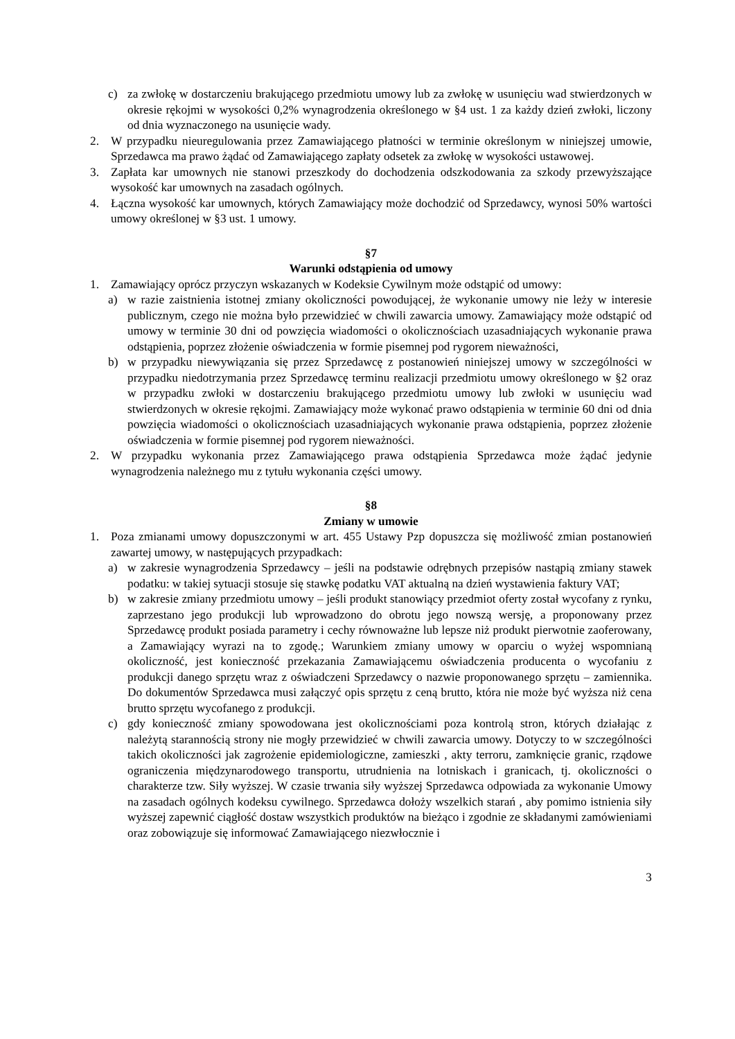c) za zwłokę w dostarczeniu brakującego przedmiotu umowy lub za zwłokę w usunięciu wad stwierdzonych w okresie rękojmi w wysokości 0,2% wynagrodzenia określonego w §4 ust. 1 za każdy dzień zwłoki, liczony od dnia wyznaczonego na usunięcie wady.
2. W przypadku nieuregulowania przez Zamawiającego płatności w terminie określonym w niniejszej umowie, Sprzedawca ma prawo żądać od Zamawiającego zapłaty odsetek za zwłokę w wysokości ustawowej.
3. Zapłata kar umownych nie stanowi przeszkody do dochodzenia odszkodowania za szkody przewyższające wysokość kar umownych na zasadach ogólnych.
4. Łączna wysokość kar umownych, których Zamawiający może dochodzić od Sprzedawcy, wynosi 50% wartości umowy określonej w §3 ust. 1 umowy.
§7
Warunki odstąpienia od umowy
1. Zamawiający oprócz przyczyn wskazanych w Kodeksie Cywilnym może odstąpić od umowy:
a) w razie zaistnienia istotnej zmiany okoliczności powodującej, że wykonanie umowy nie leży w interesie publicznym, czego nie można było przewidzieć w chwili zawarcia umowy. Zamawiający może odstąpić od umowy w terminie 30 dni od powzięcia wiadomości o okolicznościach uzasadniających wykonanie prawa odstąpienia, poprzez złożenie oświadczenia w formie pisemnej pod rygorem nieważności,
b) w przypadku niewywiązania się przez Sprzedawcę z postanowień niniejszej umowy w szczególności w przypadku niedotrzymania przez Sprzedawcę terminu realizacji przedmiotu umowy określonego w §2 oraz w przypadku zwłoki w dostarczeniu brakującego przedmiotu umowy lub zwłoki w usunięciu wad stwierdzonych w okresie rękojmi. Zamawiający może wykonać prawo odstąpienia w terminie 60 dni od dnia powzięcia wiadomości o okolicznościach uzasadniających wykonanie prawa odstąpienia, poprzez złożenie oświadczenia w formie pisemnej pod rygorem nieważności.
2. W przypadku wykonania przez Zamawiającego prawa odstąpienia Sprzedawca może żądać jedynie wynagrodzenia należnego mu z tytułu wykonania części umowy.
§8
Zmiany w umowie
1. Poza zmianami umowy dopuszczonymi w art. 455 Ustawy Pzp dopuszcza się możliwość zmian postanowień zawartej umowy, w następujących przypadkach:
a) w zakresie wynagrodzenia Sprzedawcy – jeśli na podstawie odrębnych przepisów nastąpią zmiany stawek podatku: w takiej sytuacji stosuje się stawkę podatku VAT aktualną na dzień wystawienia faktury VAT;
b) w zakresie zmiany przedmiotu umowy – jeśli produkt stanowiący przedmiot oferty został wycofany z rynku, zaprzestano jego produkcji lub wprowadzono do obrotu jego nowszą wersję, a proponowany przez Sprzedawcę produkt posiada parametry i cechy równoważne lub lepsze niż produkt pierwotnie zaoferowany, a Zamawiający wyrazi na to zgodę.; Warunkiem zmiany umowy w oparciu o wyżej wspomnianą okoliczność, jest konieczność przekazania Zamawiającemu oświadczenia producenta o wycofaniu z produkcji danego sprzętu wraz z oświadczeni Sprzedawcy o nazwie proponowanego sprzętu – zamiennika. Do dokumentów Sprzedawca musi załączyć opis sprzętu z ceną brutto, która nie może być wyższa niż cena brutto sprzętu wycofanego z produkcji.
c) gdy konieczność zmiany spowodowana jest okolicznościami poza kontrolą stron, których działając z należytą starannością strony nie mogły przewidzieć w chwili zawarcia umowy. Dotyczy to w szczególności takich okoliczności jak zagrożenie epidemiologiczne, zamieszki , akty terroru, zamknięcie granic, rządowe ograniczenia międzynarodowego transportu, utrudnienia na lotniskach i granicach, tj. okoliczności o charakterze tzw. Siły wyższej. W czasie trwania siły wyższej Sprzedawca odpowiada za wykonanie Umowy na zasadach ogólnych kodeksu cywilnego. Sprzedawca dołoży wszelkich starań , aby pomimo istnienia siły wyższej zapewnić ciągłość dostaw wszystkich produktów na bieżąco i zgodnie ze składanymi zamówieniami oraz zobowiązuje się informować Zamawiającego niezwłocznie i
3